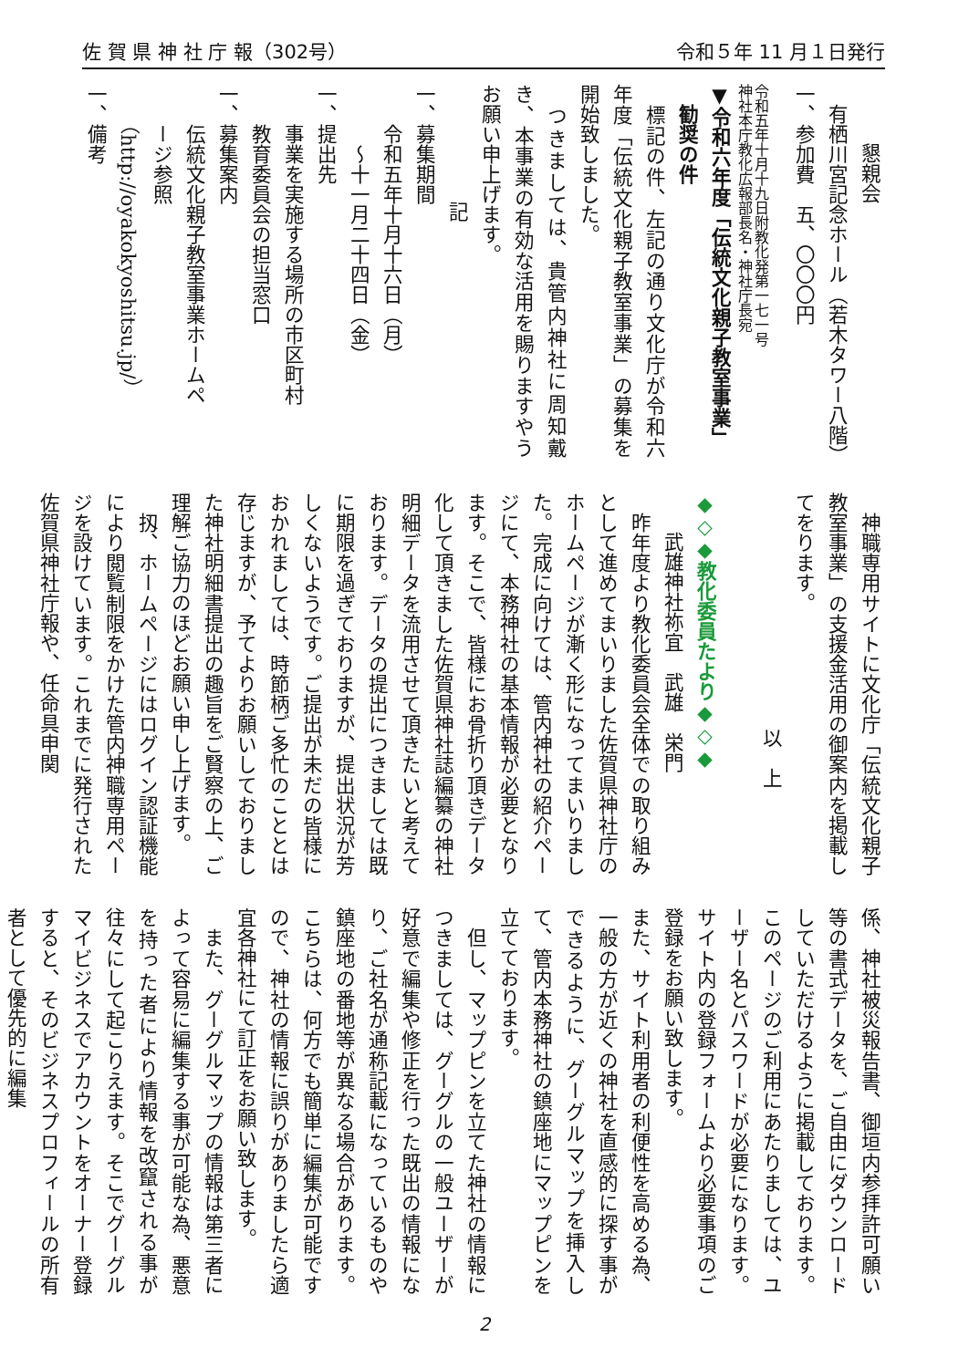佐 賀 県 神 社 庁 報（302号） 令和５年 11 月１日発行
懇親会
有栖川宮記念ホール（若木タワー八階）
一、参加費　五、〇〇〇円
令和五年十月十九日附教化発第一七一号
神社本庁教化広報部長名・神社庁長宛
▼令和六年度「伝統文化親子教室事業」
　勧奨の件
　標記の件、左記の通り文化庁が令和六年度「伝統文化親子教室事業」の募集を開始致しました。
　つきましては、貴管内神社に周知戴き、本事業の有効な活用を賜りますやうお願い申上げます。
記
一、募集期間
　　令和五年十月十六日（月）
　　　～十一月二十四日（金）
一、提出先
　　事業を実施する場所の市区町村
　　教育委員会の担当窓口
一、募集案内
　　伝統文化親子教室事業ホームペ
　　ージ参照
　　（http://oyakokyoshitsu.jp/）
一、備考
　神職専用サイトに文化庁「伝統文化親子教室事業」の支援金活用の御案内を掲載してをります。
以　上
◆◇◆教化委員たより◆◇◆
武雄神社祢宜　武雄　栄門
　昨年度より教化委員会全体での取り組みとして進めてまいりました佐賀県神社庁のホームページが漸く形になってまいりました。完成に向けては、管内神社の紹介ページにて、本務神社の基本情報が必要となります。そこで、皆様にお骨折り頂きデータ化して頂きました佐賀県神社誌編纂の神社明細データを流用させて頂きたいと考えております。データの提出につきましては既に期限を過ぎておりますが、提出状況が芳しくないようです。ご提出が未だの皆様におかれましては、時節柄ご多忙のこととは存じますが、予てよりお願いしておりました神社明細書提出の趣旨をご賢察の上、ご理解ご協力のほどお願い申し上げます。
　扨、ホームページにはログイン認証機能により閲覧制限をかけた管内神職専用ページを設けています。これまでに発行された佐賀県神社庁報や、任命具申関
係、神社被災報告書、御垣内参拝許可願い等の書式データを、ご自由にダウンロードしていただけるように掲載しております。このページのご利用にあたりましては、ユーザー名とパスワードが必要になります。サイト内の登録フォームより必要事項のご登録をお願い致します。
また、サイト利用者の利便性を高める為、一般の方が近くの神社を直感的に探す事ができるように、グーグルマップを挿入して、管内本務神社の鎮座地にマップピンを立てております。
　但し、マップピンを立てた神社の情報につきましては、グーグルの一般ユーザーが好意で編集や修正を行った既出の情報になり、ご社名が通称記載になっているものや鎮座地の番地等が異なる場合があります。こちらは、何方でも簡単に編集が可能ですので、神社の情報に誤りがありましたら適宜各神社にて訂正をお願い致します。
　また、グーグルマップの情報は第三者によって容易に編集する事が可能な為、悪意を持った者により情報を改竄される事が往々にして起こりえます。そこでグーグルマイビジネスでアカウントをオーナー登録すると、そのビジネスプロフィールの所有者として優先的に編集
2